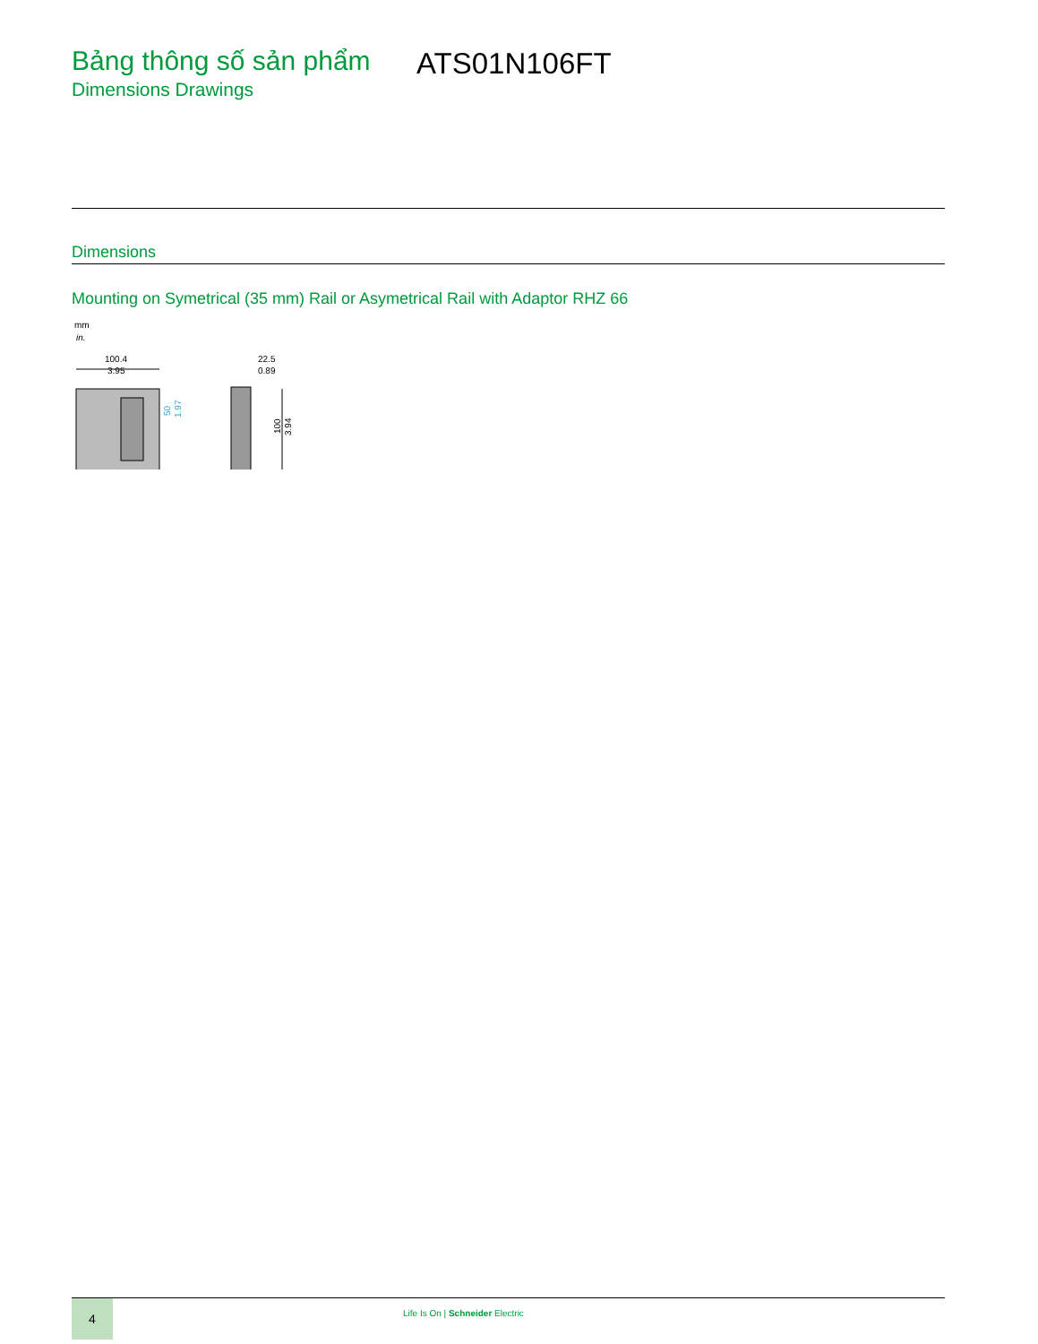Bảng thông số sản phẩm
Dimensions Drawings
ATS01N106FT
Dimensions
Mounting on Symetrical (35 mm) Rail or Asymetrical Rail with Adaptor RHZ 66
mm
in.
100.4
3.95
50
1.97
22.5
0.89
100
3.94
4
Life Is On | Schneider Electric